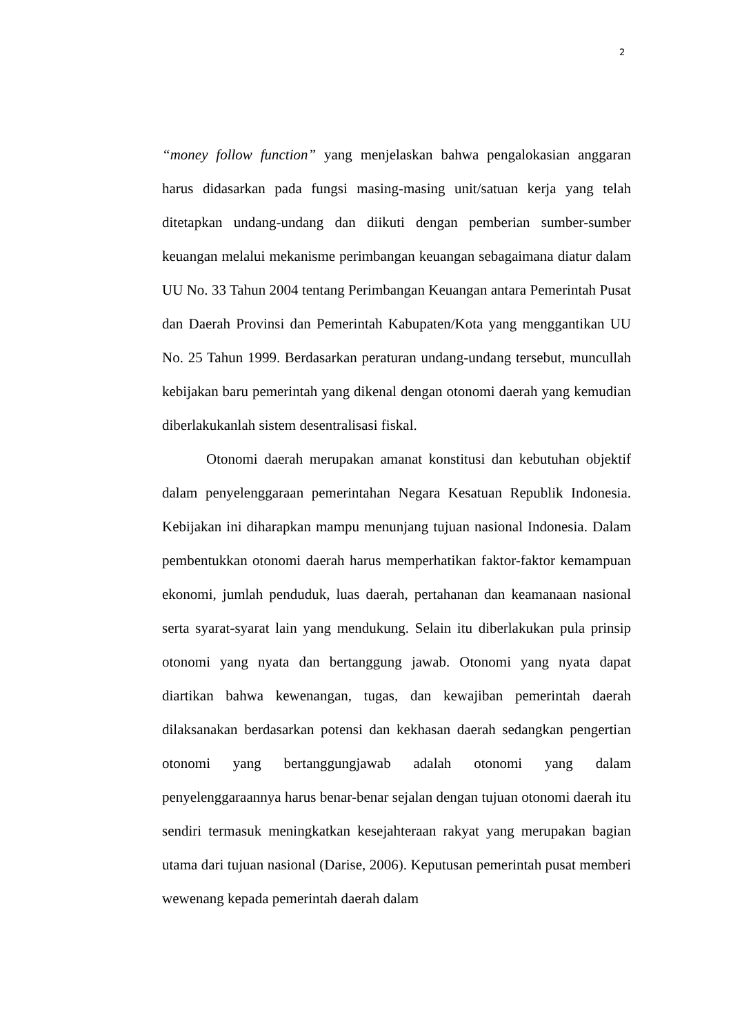2
“money follow function” yang menjelaskan bahwa pengalokasian anggaran harus didasarkan pada fungsi masing-masing unit/satuan kerja yang telah ditetapkan undang-undang dan diikuti dengan pemberian sumber-sumber keuangan melalui mekanisme perimbangan keuangan sebagaimana diatur dalam UU No. 33 Tahun 2004 tentang Perimbangan Keuangan antara Pemerintah Pusat dan Daerah Provinsi dan Pemerintah Kabupaten/Kota yang menggantikan UU No. 25 Tahun 1999. Berdasarkan peraturan undang-undang tersebut, muncullah kebijakan baru pemerintah yang dikenal dengan otonomi daerah yang kemudian diberlakukanlah sistem desentralisasi fiskal.
Otonomi daerah merupakan amanat konstitusi dan kebutuhan objektif dalam penyelenggaraan pemerintahan Negara Kesatuan Republik Indonesia. Kebijakan ini diharapkan mampu menunjang tujuan nasional Indonesia. Dalam pembentukkan otonomi daerah harus memperhatikan faktor-faktor kemampuan ekonomi, jumlah penduduk, luas daerah, pertahanan dan keamanaan nasional serta syarat-syarat lain yang mendukung. Selain itu diberlakukan pula prinsip otonomi yang nyata dan bertanggung jawab. Otonomi yang nyata dapat diartikan bahwa kewenangan, tugas, dan kewajiban pemerintah daerah dilaksanakan berdasarkan potensi dan kekhasan daerah sedangkan pengertian otonomi yang bertanggungjawab adalah otonomi yang dalam penyelenggaraannya harus benar-benar sejalan dengan tujuan otonomi daerah itu sendiri termasuk meningkatkan kesejahteraan rakyat yang merupakan bagian utama dari tujuan nasional (Darise, 2006). Keputusan pemerintah pusat memberi wewenang kepada pemerintah daerah dalam